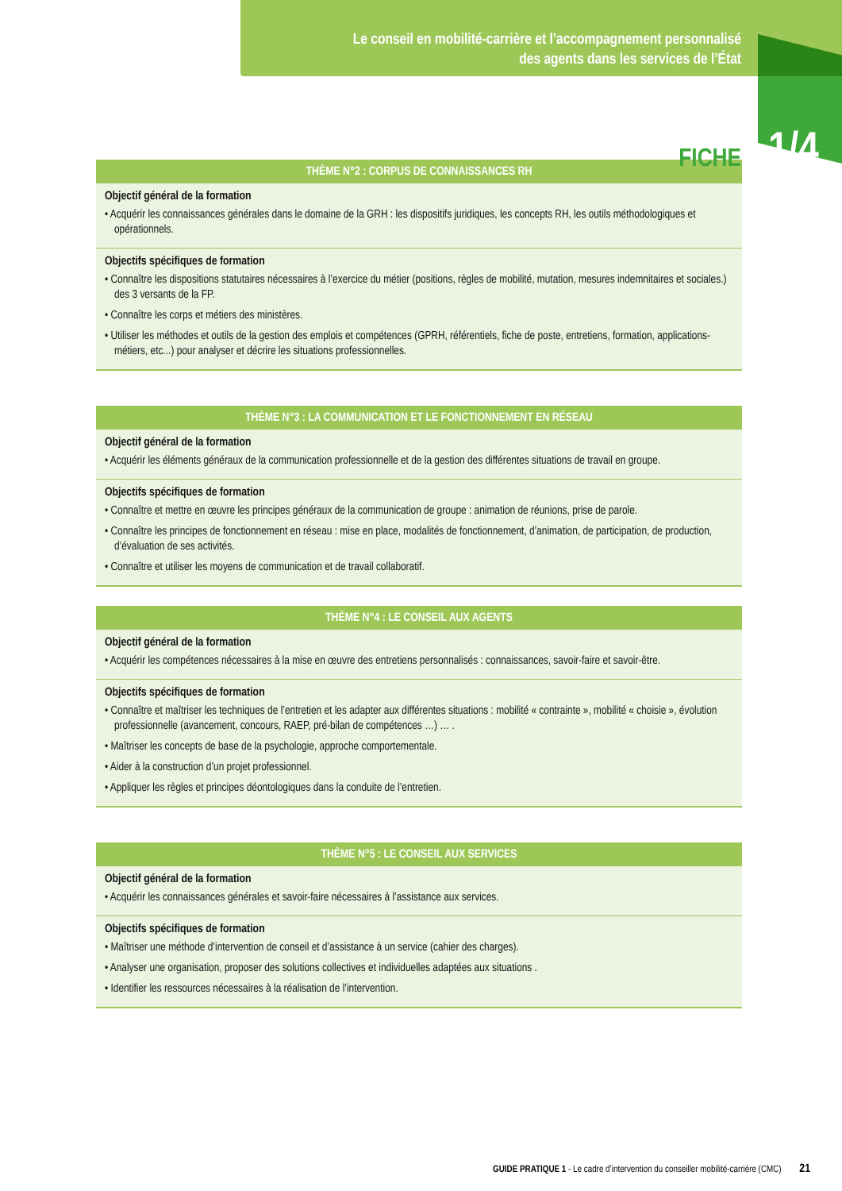Le conseil en mobilité-carrière et l’accompagnement personnalisé
des agents dans les services de l’État
FICHE 1/4
| THÈME N°2 : CORPUS DE CONNAISSANCES RH |
| --- |
| Objectif général de la formation • Acquérir les connaissances générales dans le domaine de la GRH : les dispositifs juridiques, les concepts RH, les outils méthodologiques et opérationnels. |
| Objectifs spécifiques de formation • Connaître les dispositions statutaires nécessaires à l’exercice du métier (positions, règles de mobilité, mutation, mesures indemnitaires et sociales.) des 3 versants de la FP. • Connaître les corps et métiers des ministères. • Utiliser les méthodes et outils de la gestion des emplois et compétences (GPRH, référentiels, fiche de poste, entretiens, formation, applications-métiers, etc...) pour analyser et décrire les situations professionnelles. |
| THÈME N°3 : LA COMMUNICATION ET LE FONCTIONNEMENT EN RÉSEAU |
| --- |
| Objectif général de la formation • Acquérir les éléments généraux de la communication professionnelle et de la gestion des différentes situations de travail en groupe. |
| Objectifs spécifiques de formation • Connaître et mettre en œuvre les principes généraux de la communication de groupe : animation de réunions, prise de parole. • Connaître les principes de fonctionnement en réseau : mise en place, modalités de fonctionnement, d’animation, de participation, de production, d’évaluation de ses activités. • Connaître et utiliser les moyens de communication et de travail collaboratif. |
| THÈME N°4 : LE CONSEIL AUX AGENTS |
| --- |
| Objectif général de la formation • Acquérir les compétences nécessaires à la mise en œuvre des entretiens personnalisés : connaissances, savoir-faire et savoir-être. |
| Objectifs spécifiques de formation • Connaître et maîtriser les techniques de l’entretien et les adapter aux différentes situations : mobilité « contrainte », mobilité « choisie », évolution professionnelle (avancement, concours, RAEP, pré-bilan de compétences …) … . • Maîtriser les concepts de base de la psychologie, approche comportementale. • Aider à la construction d’un projet professionnel. • Appliquer les règles et principes déontologiques dans la conduite de l’entretien. |
| THÈME N°5 : LE CONSEIL AUX SERVICES |
| --- |
| Objectif général de la formation • Acquérir les connaissances générales et savoir-faire nécessaires à l’assistance aux services. |
| Objectifs spécifiques de formation • Maîtriser une méthode d’intervention de conseil et d’assistance à un service (cahier des charges). • Analyser une organisation, proposer des solutions collectives et individuelles adaptées aux situations . • Identifier les ressources nécessaires à la réalisation de l’intervention. |
GUIDE PRATIQUE 1 - Le cadre d’intervention du conseiller mobilité-carrière (CMC) 21